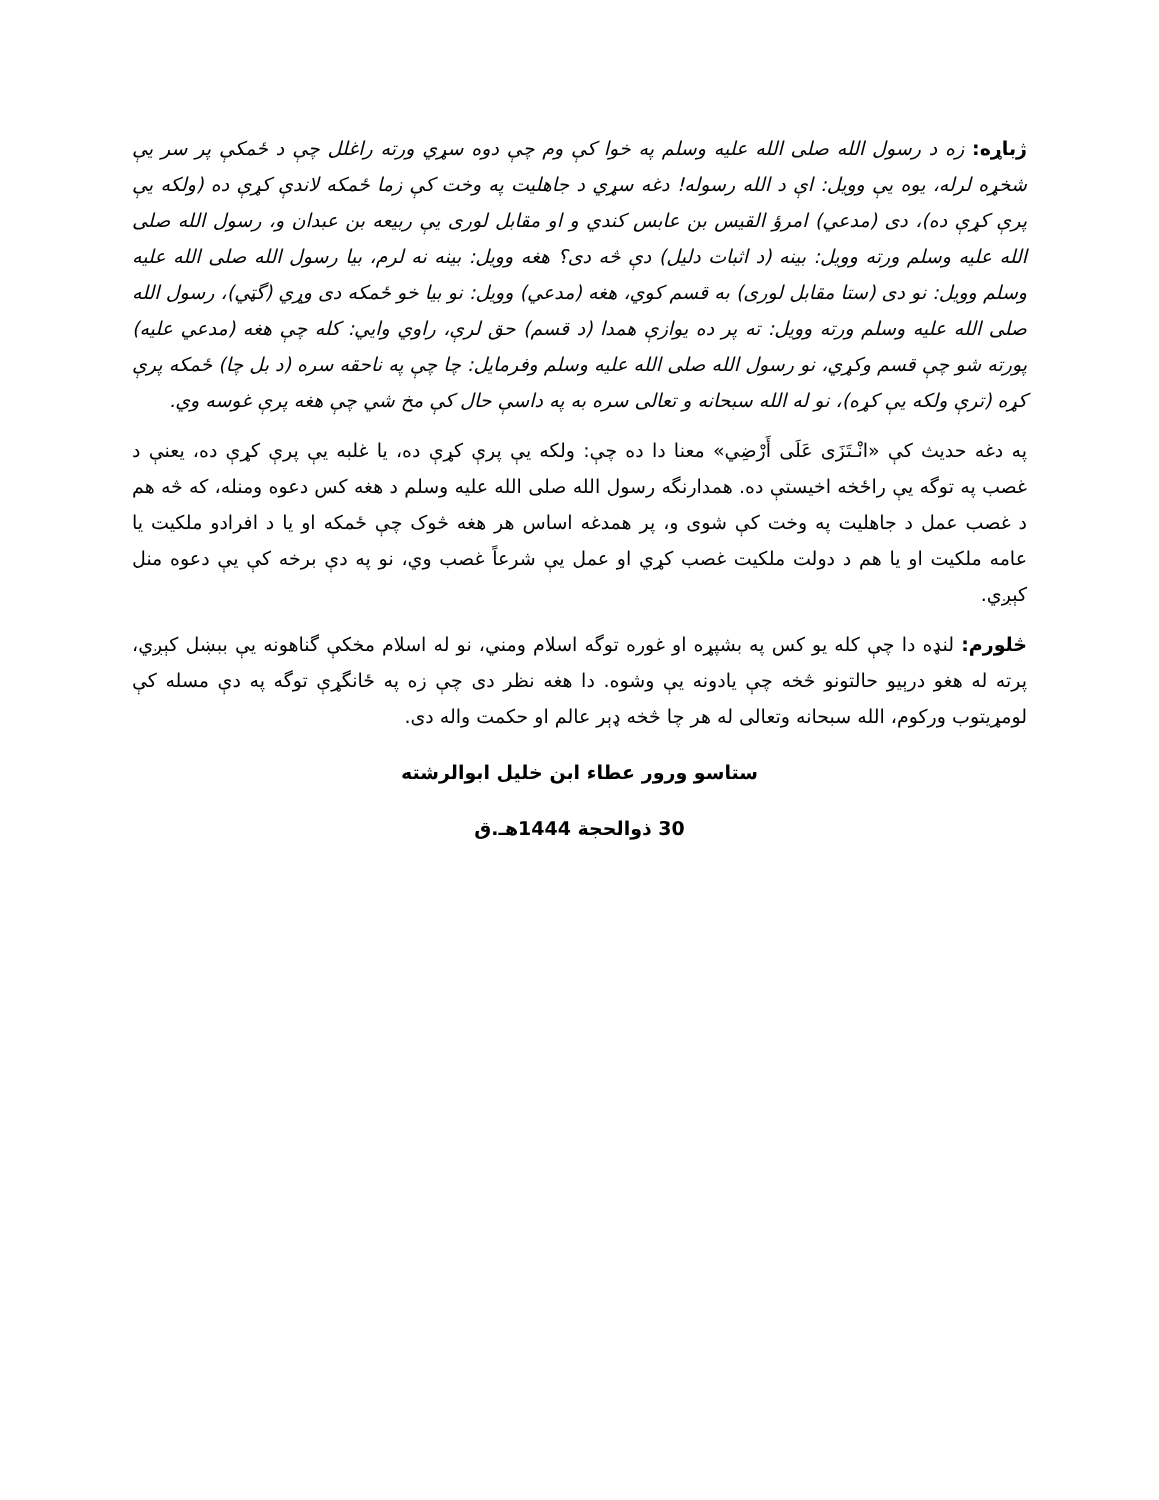ژباړه: زه د رسول الله صلی الله علیه وسلم په خوا کې وم چې دوه سړي ورته راغلل چې د ځمکې پر سر یې شخړه لرله، یوه یې وویل: اې د الله رسوله! دغه سړي د جاهلیت په وخت کې زما ځمکه لاندې کړې ده (ولکه یې پرې کړې ده)، دی (مدعي) امرؤ القیس بن عابس کندي و او مقابل لوری یې ربیعه بن عبدان و، رسول الله صلی الله علیه وسلم ورته وویل: بینه (د اثبات دلیل) دې څه دی؟ هغه وویل: بینه نه لرم، بیا رسول الله صلی الله علیه وسلم وویل: نو دی (ستا مقابل لوری) به قسم کوي، هغه (مدعي) وویل: نو بیا خو ځمکه دی وړي (گټي)، رسول الله صلی الله علیه وسلم ورته وویل: ته پر ده یوازې همدا (د قسم) حق لرې، راوي وایي: کله چې هغه (مدعي علیه) پورته شو چې قسم وکړي، نو رسول الله صلی الله علیه وسلم وفرمایل: چا چې په ناحقه سره (د بل چا) ځمکه پرې کړه (ترې ولکه یې کړه)، نو له الله سبحانه و تعالی سره به په داسې حال کې مخ شي چې هغه پرې غوسه وي.
په دغه حدیث کې «انْـتَزَى عَلَى أَرْضِي» معنا دا ده چې: ولکه یې پرې کړې ده، یا غلبه یې پرې کړې ده، یعنې د غصب په توگه یې راځخه اخیستې ده. همدارنگه رسول الله صلی الله علیه وسلم د هغه کس دعوه ومنله، که څه هم د غصب عمل د جاهلیت په وخت کې شوی و، پر همدغه اساس هر هغه څوک چې ځمکه او یا د افرادو ملکیت یا عامه ملکیت او یا هم د دولت ملکیت غصب کړي او عمل یې شرعاً غصب وي، نو په دې برخه کې یې دعوه منل کېږي.
څلورم: لنډه دا چې کله یو کس په بشپړه او غوره توگه اسلام ومني، نو له اسلام مخکې گناهونه یې ببښل کېږي، پرته له هغو درېیو حالتونو څخه چې یادونه یې وشوه. دا هغه نظر دی چې زه په ځانگړې توگه په دې مسله کې لومړیتوب ورکوم، الله سبحانه وتعالی له هر چا څخه ډېر عالم او حکمت واله دی.
ستاسو ورور عطاء ابن خلیل ابوالرشته
30 ذوالحجة 1444هـ.ق